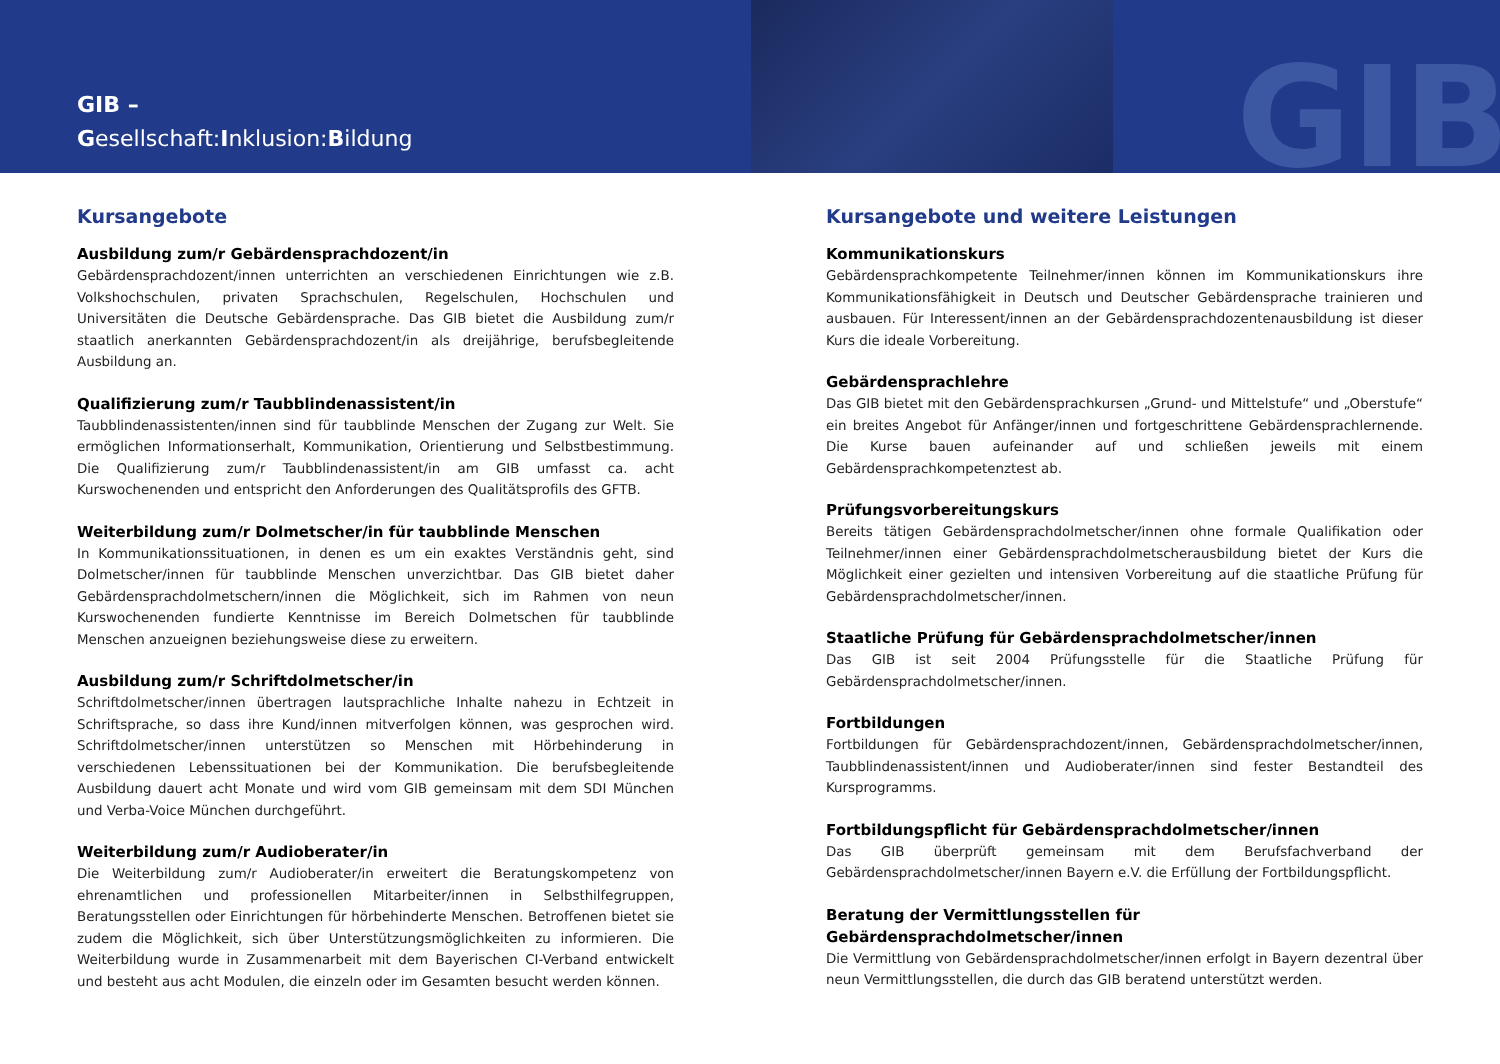GIB –
Gesellschaft:Inklusion:Bildung
GIB
Kursangebote
Ausbildung zum/r Gebärdensprachdozent/in
Gebärdensprachdozent/innen unterrichten an verschiedenen Einrichtungen wie z.B. Volkshochschulen, privaten Sprachschulen, Regelschulen, Hochschulen und Universitäten die Deutsche Gebärdensprache. Das GIB bietet die Ausbildung zum/r staatlich anerkannten Gebärdensprachdozent/in als dreijährige, berufsbegleitende Ausbildung an.
Qualifizierung zum/r Taubblindenassistent/in
Taubblindenassistenten/innen sind für taubblinde Menschen der Zugang zur Welt. Sie ermöglichen Informationserhalt, Kommunikation, Orientierung und Selbstbestimmung. Die Qualifizierung zum/r Taubblindenassistent/in am GIB umfasst ca. acht Kurswochenenden und entspricht den Anforderungen des Qualitätsprofils des GFTB.
Weiterbildung zum/r Dolmetscher/in für taubblinde Menschen
In Kommunikationssituationen, in denen es um ein exaktes Verständnis geht, sind Dolmetscher/innen für taubblinde Menschen unverzichtbar. Das GIB bietet daher Gebärdensprachdolmetschern/innen die Möglichkeit, sich im Rahmen von neun Kurswochenenden fundierte Kenntnisse im Bereich Dolmetschen für taubblinde Menschen anzueignen beziehungsweise diese zu erweitern.
Ausbildung zum/r Schriftdolmetscher/in
Schriftdolmetscher/innen übertragen lautsprachliche Inhalte nahezu in Echtzeit in Schriftsprache, so dass ihre Kund/innen mitverfolgen können, was gesprochen wird. Schriftdolmetscher/innen unterstützen so Menschen mit Hörbehinderung in verschiedenen Lebenssituationen bei der Kommunikation. Die berufsbegleitende Ausbildung dauert acht Monate und wird vom GIB gemeinsam mit dem SDI München und Verba-Voice München durchgeführt.
Weiterbildung zum/r Audioberater/in
Die Weiterbildung zum/r Audioberater/in erweitert die Beratungskompetenz von ehrenamtlichen und professionellen Mitarbeiter/innen in Selbsthilfegruppen, Beratungsstellen oder Einrichtungen für hörbehinderte Menschen. Betroffenen bietet sie zudem die Möglichkeit, sich über Unterstützungsmöglichkeiten zu informieren. Die Weiterbildung wurde in Zusammenarbeit mit dem Bayerischen CI-Verband entwickelt und besteht aus acht Modulen, die einzeln oder im Gesamten besucht werden können.
Kursangebote und weitere Leistungen
Kommunikationskurs
Gebärdensprachkompetente Teilnehmer/innen können im Kommunikationskurs ihre Kommunikationsfähigkeit in Deutsch und Deutscher Gebärdensprache trainieren und ausbauen. Für Interessent/innen an der Gebärdensprachdozentenausbildung ist dieser Kurs die ideale Vorbereitung.
Gebärdensprachlehre
Das GIB bietet mit den Gebärdensprachkursen „Grund- und Mittelstufe“ und „Oberstufe“ ein breites Angebot für Anfänger/innen und fortgeschrittene Gebärdensprachlernende. Die Kurse bauen aufeinander auf und schließen jeweils mit einem Gebärdensprachkompetenztest ab.
Prüfungsvorbereitungskurs
Bereits tätigen Gebärdensprachdolmetscher/innen ohne formale Qualifikation oder Teilnehmer/innen einer Gebärdensprachdolmetscherausbildung bietet der Kurs die Möglichkeit einer gezielten und intensiven Vorbereitung auf die staatliche Prüfung für Gebärdensprachdolmetscher/innen.
Staatliche Prüfung für Gebärdensprachdolmetscher/innen
Das GIB ist seit 2004 Prüfungsstelle für die Staatliche Prüfung für Gebärdensprachdolmetscher/innen.
Fortbildungen
Fortbildungen für Gebärdensprachdozent/innen, Gebärdensprachdolmetscher/innen, Taubblindenassistent/innen und Audioberater/innen sind fester Bestandteil des Kursprogramms.
Fortbildungspflicht für Gebärdensprachdolmetscher/innen
Das GIB überprüft gemeinsam mit dem Berufsfachverband der Gebärdensprachdolmetscher/innen Bayern e.V. die Erfüllung der Fortbildungspflicht.
Beratung der Vermittlungsstellen für Gebärdensprachdolmetscher/innen
Die Vermittlung von Gebärdensprachdolmetscher/innen erfolgt in Bayern dezentral über neun Vermittlungsstellen, die durch das GIB beratend unterstützt werden.